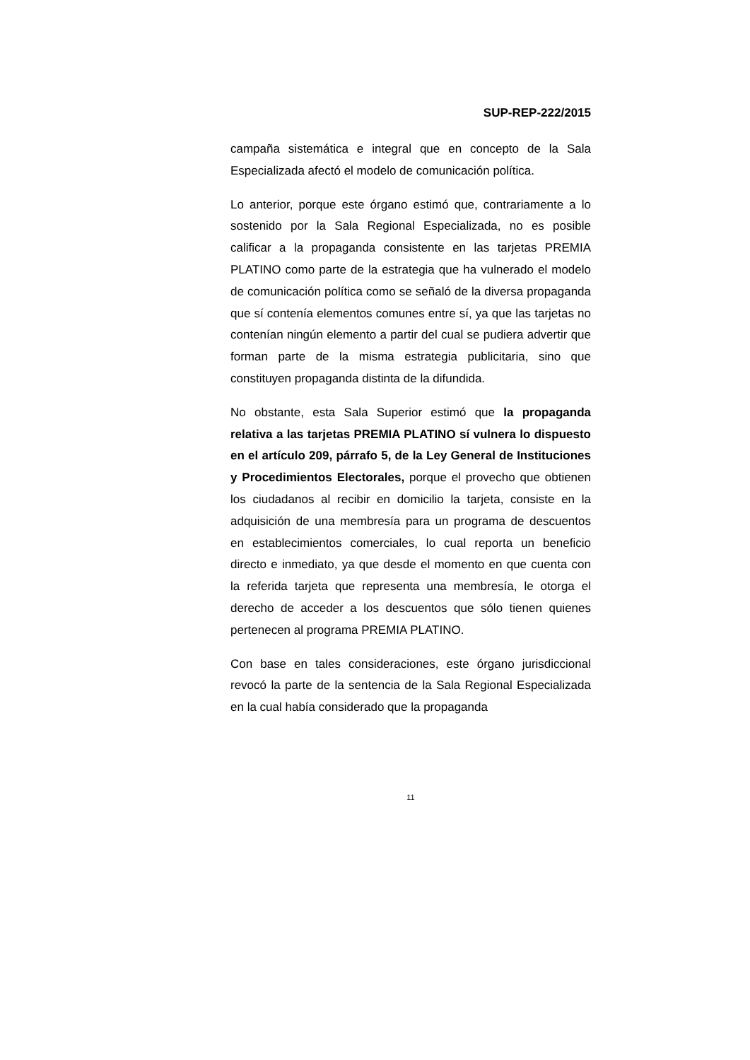SUP-REP-222/2015
campaña sistemática e integral que en concepto de la Sala Especializada afectó el modelo de comunicación política.
Lo anterior, porque este órgano estimó que, contrariamente a lo sostenido por la Sala Regional Especializada, no es posible calificar a la propaganda consistente en las tarjetas PREMIA PLATINO como parte de la estrategia que ha vulnerado el modelo de comunicación política como se señaló de la diversa propaganda que sí contenía elementos comunes entre sí, ya que las tarjetas no contenían ningún elemento a partir del cual se pudiera advertir que forman parte de la misma estrategia publicitaria, sino que constituyen propaganda distinta de la difundida.
No obstante, esta Sala Superior estimó que la propaganda relativa a las tarjetas PREMIA PLATINO sí vulnera lo dispuesto en el artículo 209, párrafo 5, de la Ley General de Instituciones y Procedimientos Electorales, porque el provecho que obtienen los ciudadanos al recibir en domicilio la tarjeta, consiste en la adquisición de una membresía para un programa de descuentos en establecimientos comerciales, lo cual reporta un beneficio directo e inmediato, ya que desde el momento en que cuenta con la referida tarjeta que representa una membresía, le otorga el derecho de acceder a los descuentos que sólo tienen quienes pertenecen al programa PREMIA PLATINO.
Con base en tales consideraciones, este órgano jurisdiccional revocó la parte de la sentencia de la Sala Regional Especializada en la cual había considerado que la propaganda
11